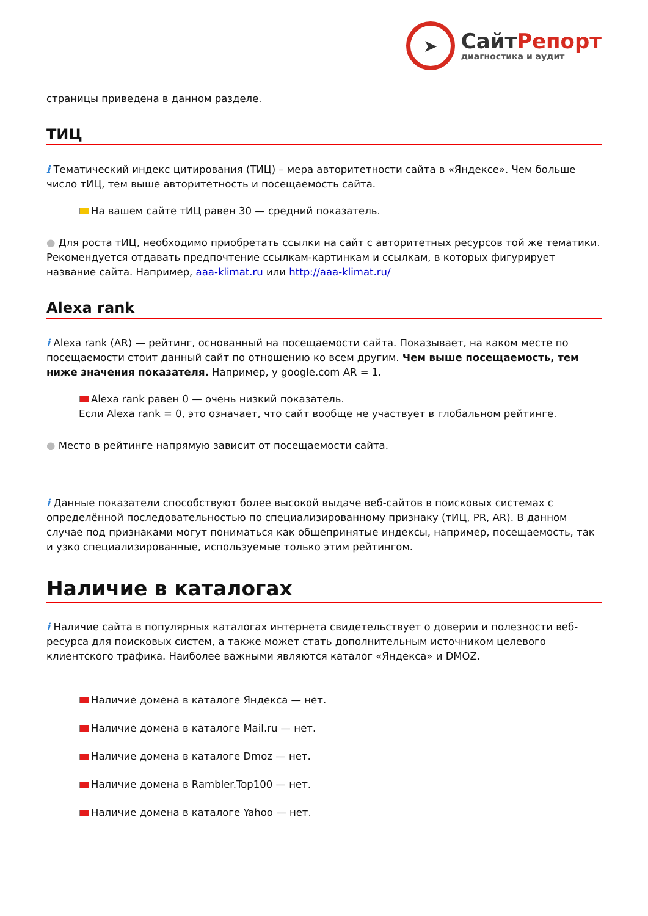➤
СайтРепорт
диагностика и аудит
страницы приведена в данном разделе.
ТИЦ
i Тематический индекс цитирования (ТИЦ) – мера авторитетности сайта в «Яндексе». Чем больше число тИЦ, тем выше авторитетность и посещаемость сайта.
На вашем сайте тИЦ равен 30 — средний показатель.
● Для роста тИЦ, необходимо приобретать ссылки на сайт с авторитетных ресурсов той же тематики. Рекомендуется отдавать предпочтение ссылкам-картинкам и ссылкам, в которых фигурирует название сайта. Например, aaa-klimat.ru или http://aaa-klimat.ru/
Alexa rank
i Alexa rank (AR) — рейтинг, основанный на посещаемости сайта. Показывает, на каком месте по посещаемости стоит данный сайт по отношению ко всем другим. Чем выше посещаемость, тем ниже значения показателя. Например, у google.com AR = 1.
Alexa rank равен 0 — очень низкий показатель.
Если Alexa rank = 0, это означает, что сайт вообще не участвует в глобальном рейтинге.
● Место в рейтинге напрямую зависит от посещаемости сайта.
i Данные показатели способствуют более высокой выдаче веб-сайтов в поисковых системах с определённой последовательностью по специализированному признаку (тИЦ, PR, AR). В данном случае под признаками могут пониматься как общепринятые индексы, например, посещаемость, так и узко специализированные, используемые только этим рейтингом.
Наличие в каталогах
i Наличие сайта в популярных каталогах интернета свидетельствует о доверии и полезности веб-ресурса для поисковых систем, а также может стать дополнительным источником целевого клиентского трафика. Наиболее важными являются каталог «Яндекса» и DMOZ.
Наличие домена в каталоге Яндекса — нет.
Наличие домена в каталоге Mail.ru — нет.
Наличие домена в каталоге Dmoz — нет.
Наличие домена в Rambler.Top100 — нет.
Наличие домена в каталоге Yahoo — нет.